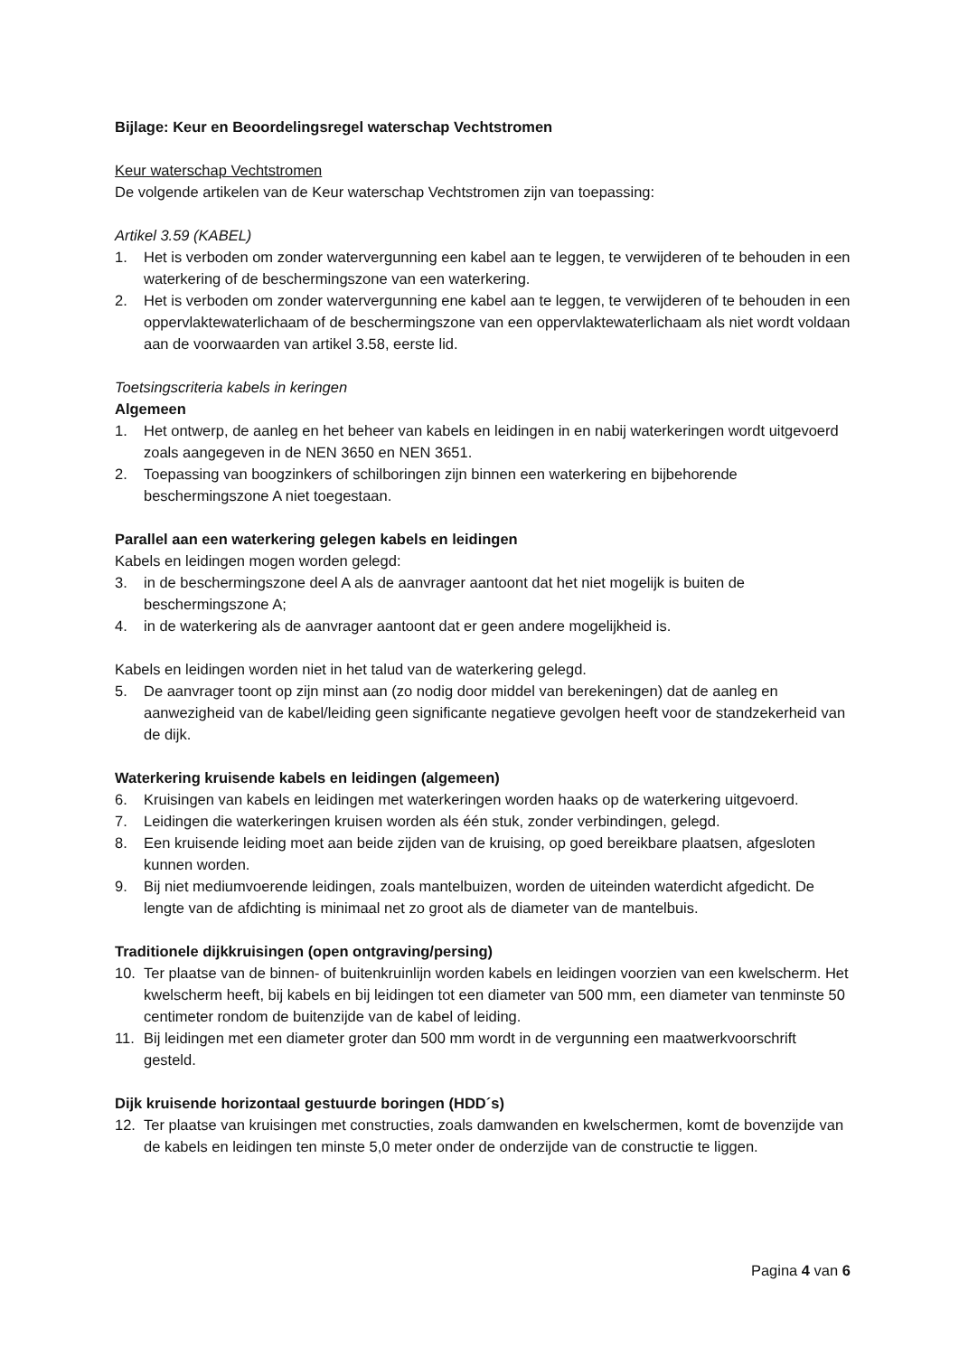Bijlage: Keur en Beoordelingsregel waterschap Vechtstromen
Keur waterschap Vechtstromen
De volgende artikelen van de Keur waterschap Vechtstromen zijn van toepassing:
Artikel 3.59 (KABEL)
1. Het is verboden om zonder watervergunning een kabel aan te leggen, te verwijderen of te behouden in een waterkering of de beschermingszone van een waterkering.
2. Het is verboden om zonder watervergunning ene kabel aan te leggen, te verwijderen of te behouden in een oppervlaktewaterlichaam of de beschermingszone van een oppervlaktewaterlichaam als niet wordt voldaan aan de voorwaarden van artikel 3.58, eerste lid.
Toetsingscriteria kabels in keringen
Algemeen
1. Het ontwerp, de aanleg en het beheer van kabels en leidingen in en nabij waterkeringen wordt uitgevoerd zoals aangegeven in de NEN 3650 en NEN 3651.
2. Toepassing van boogzinkers of schilboringen zijn binnen een waterkering en bijbehorende beschermingszone A niet toegestaan.
Parallel aan een waterkering gelegen kabels en leidingen
Kabels en leidingen mogen worden gelegd:
3. in de beschermingszone deel A als de aanvrager aantoont dat het niet mogelijk is buiten de beschermingszone A;
4. in de waterkering als de aanvrager aantoont dat er geen andere mogelijkheid is.
Kabels en leidingen worden niet in het talud van de waterkering gelegd.
5. De aanvrager toont op zijn minst aan (zo nodig door middel van berekeningen) dat de aanleg en aanwezigheid van de kabel/leiding geen significante negatieve gevolgen heeft voor de standzekerheid van de dijk.
Waterkering kruisende kabels en leidingen (algemeen)
6. Kruisingen van kabels en leidingen met waterkeringen worden haaks op de waterkering uitgevoerd.
7. Leidingen die waterkeringen kruisen worden als één stuk, zonder verbindingen, gelegd.
8. Een kruisende leiding moet aan beide zijden van de kruising, op goed bereikbare plaatsen, afgesloten kunnen worden.
9. Bij niet mediumvoerende leidingen, zoals mantelbuizen, worden de uiteinden waterdicht afgedicht. De lengte van de afdichting is minimaal net zo groot als de diameter van de mantelbuis.
Traditionele dijkkruisingen (open ontgraving/persing)
10. Ter plaatse van de binnen- of buitenkruinlijn worden kabels en leidingen voorzien van een kwelscherm. Het kwelscherm heeft, bij kabels en bij leidingen tot een diameter van 500 mm, een diameter van tenminste 50 centimeter rondom de buitenzijde van de kabel of leiding.
11. Bij leidingen met een diameter groter dan 500 mm wordt in de vergunning een maatwerkvoorschrift gesteld.
Dijk kruisende horizontaal gestuurde boringen (HDD´s)
12. Ter plaatse van kruisingen met constructies, zoals damwanden en kwelschermen, komt de bovenzijde van de kabels en leidingen ten minste 5,0 meter onder de onderzijde van de constructie te liggen.
Pagina 4 van 6